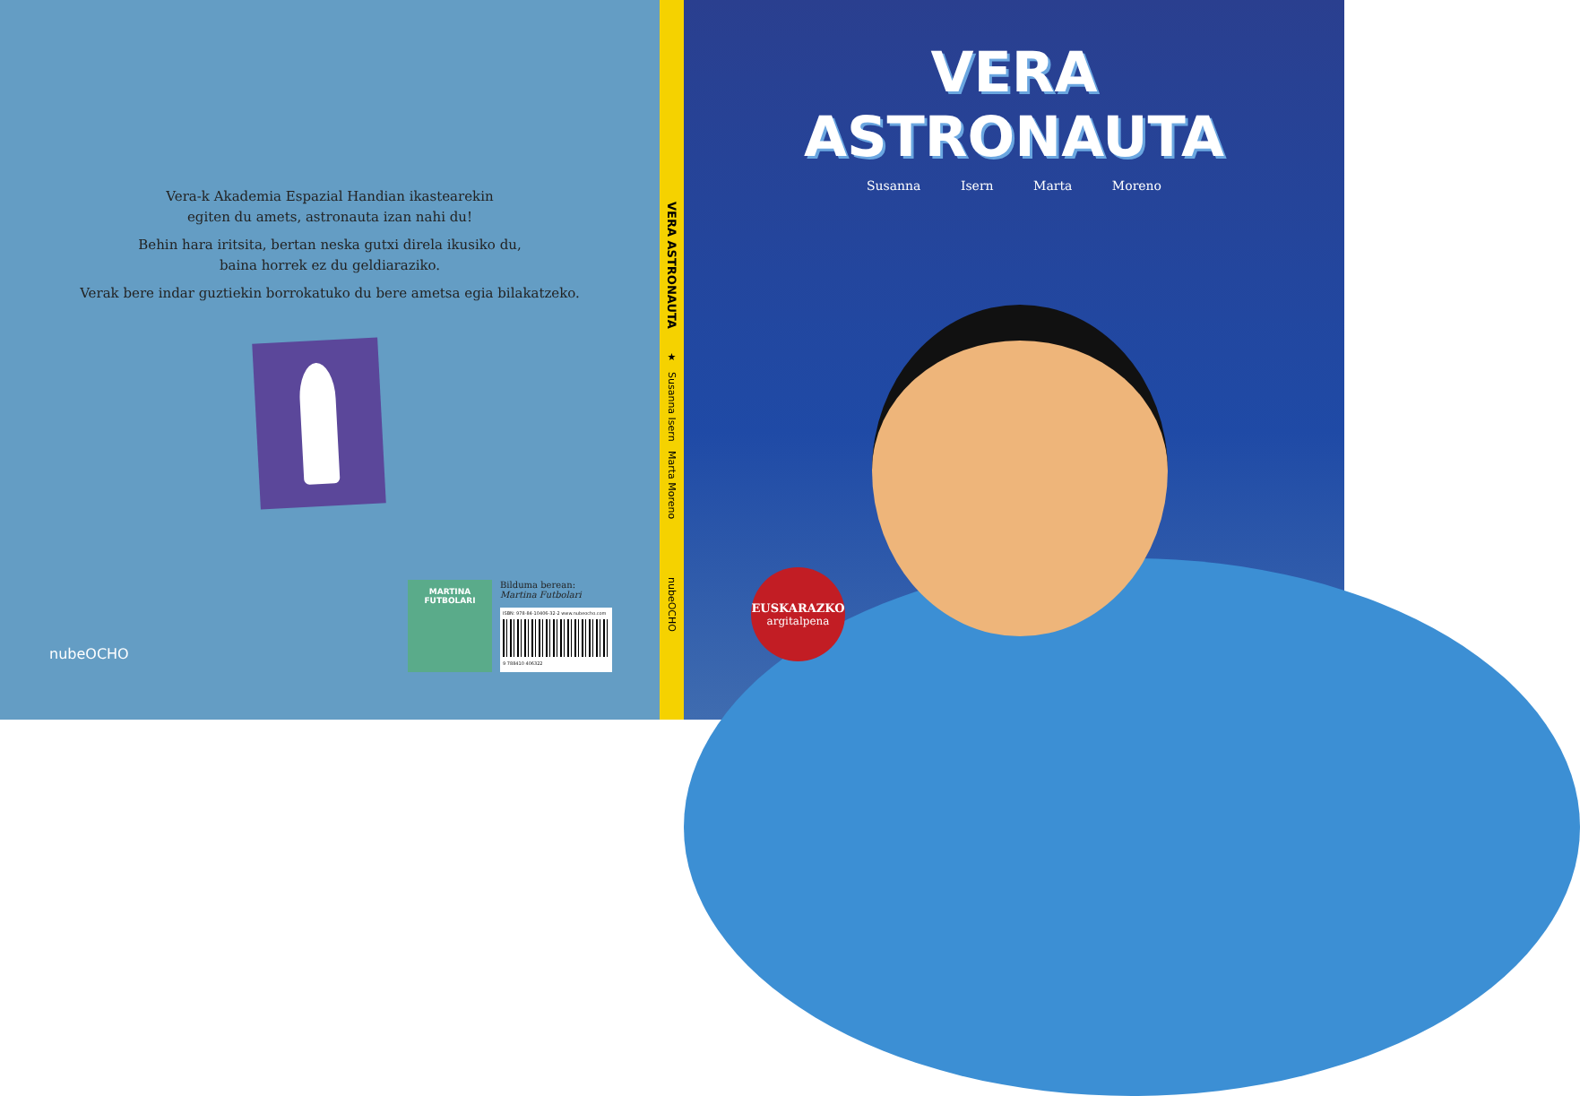Vera-k Akademia Espazial Handian ikastearekin
egiten du amets, astronauta izan nahi du!
Behin hara iritsita, bertan neska gutxi direla ikusiko du,
baina horrek ez du geldiaraziko.
Verak bere indar guztiekin borrokatuko du bere ametsa egia bilakatzeko.
MARTINA
FUTBOLARI
Bilduma berean:
Martina Futbolari
ISBN: 978-84-10406-32-2 www.nubeocho.com
9 788410 406322
nubeOCHO
VERA ASTRONAUTA ★ Susanna Isern Marta Moreno nubeOCHO
VERA
ASTRONAUTA
Susanna Isern Marta Moreno
EUSKARAZKO
argitalpena